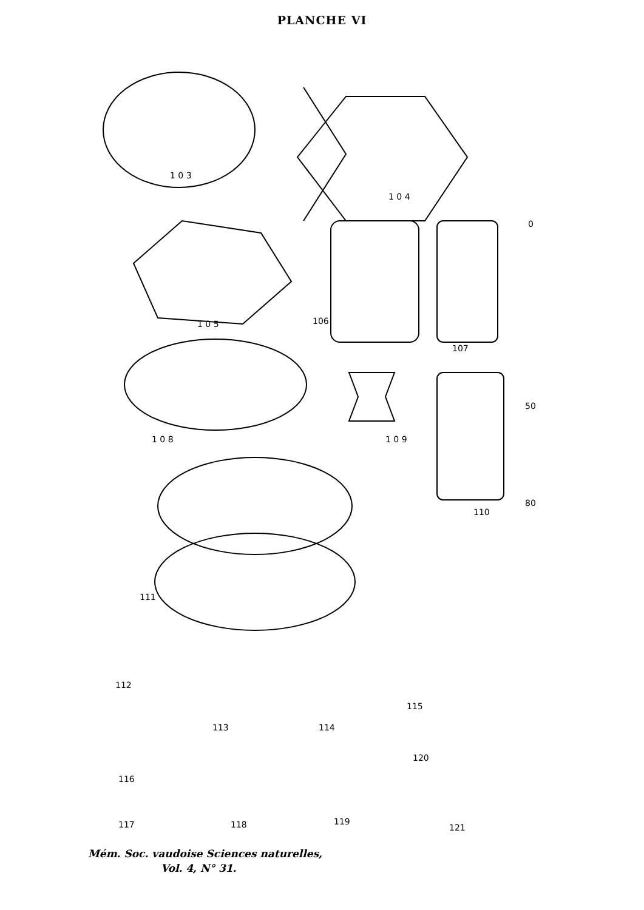PLANCHE VI
1 0 3
1 0 4
1 0 5
106
107
1 0 8
1 0 9
110
0
50
80
111
112
113
114
115
116
117
118
119
120
121
Mém. Soc. vaudoise Sciences naturelles,
Vol. 4, N° 31.